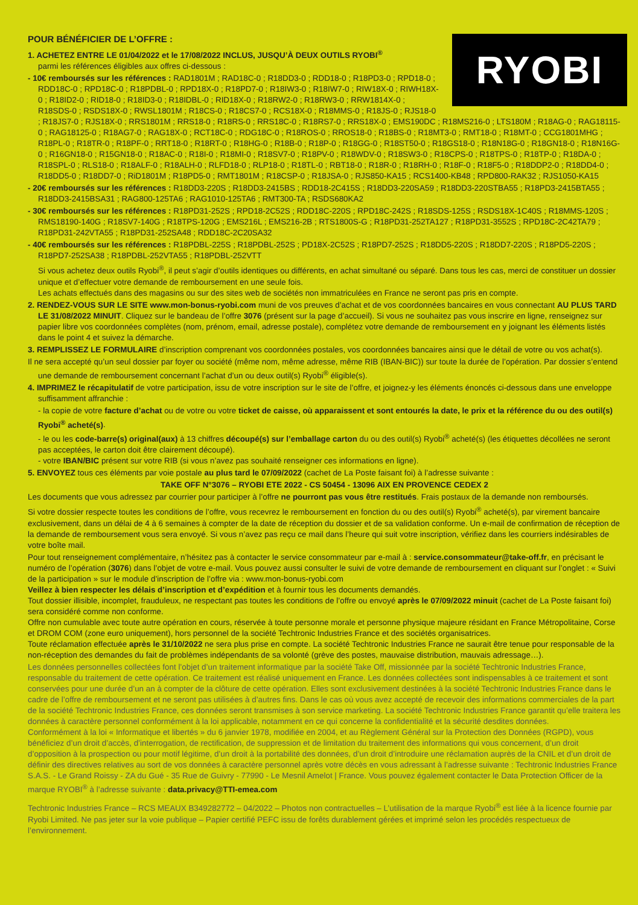RYOBI
POUR BÉNÉFICIER DE L’OFFRE :
1. ACHETEZ ENTRE LE 01/04/2022 et le 17/08/2022 INCLUS, JUSQU’À DEUX OUTILS RYOBI<sup>®</sup>
parmi les références éligibles aux offres ci-dessous :
- 10€ remboursés sur les références : RAD1801M ; RAD18C-0 ; R18DD3-0 ; RDD18-0 ; R18PD3-0 ; RPD18-0 ; RDD18C-0 ; RPD18C-0 ; R18PDBL-0 ; RPD18X-0 ; R18PD7-0 ; R18IW3-0 ; R18IW7-0 ; RIW18X-0 ; RIWH18X-0 ; R18ID2-0 ; RID18-0 ; R18ID3-0 ; R18IDBL-0 ; RID18X-0 ; R18RW2-0 ; R18RW3-0 ; RRW1814X-0 ; R18SDS-0 ; RSDS18X-0 ; RWSL1801M ; R18CS-0 ; R18CS7-0 ; RCS18X-0 ; R18MMS-0 ; R18JS-0 ; RJS18-0 ; R18JS7-0 ; RJS18X-0 ; RRS1801M ; RRS18-0 ; R18RS-0 ; RRS18C-0 ; R18RS7-0 ; RRS18X-0 ; EMS190DC ; R18MS216-0 ; LTS180M ; R18AG-0 ; RAG18115-0 ; RAG18125-0 ; R18AG7-0 ; RAG18X-0 ; RCT18C-0 ; RDG18C-0 ; R18ROS-0 ; RROS18-0 ; R18BS-0 ; R18MT3-0 ; RMT18-0 ; R18MT-0 ; CCG1801MHG ; R18PL-0 ; R18TR-0 ; R18PF-0 ; RRT18-0 ; R18RT-0 ; R18HG-0 ; R18B-0 ; R18P-0 ; R18GG-0 ; R18ST50-0 ; R18GS18-0 ; R18N18G-0 ; R18GN18-0 ; R18N16G-0 ; R16GN18-0 ; R15GN18-0 ; R18AC-0 ; R18I-0 ; R18MI-0 ; R18SV7-0 ; R18PV-0 ; R18WDV-0 ; R18SW3-0 ; R18CPS-0 ; R18TPS-0 ; R18TP-0 ; R18DA-0 ; R18SPL-0 ; RLS18-0 ; R18ALF-0 ; R18ALH-0 ; RLFD18-0 ; RLP18-0 ; R18TL-0 ; RBT18-0 ; R18R-0 ; R18RH-0 ; R18F-0 ; R18F5-0 ; R18DDP2-0 ; R18DD4-0 ; R18DD5-0 ; R18DD7-0 ; RiD1801M ; R18PD5-0 ; RMT1801M ; R18CSP-0 ; R18JSA-0 ; RJS850-KA15 ; RCS1400-KB48 ; RPD800-RAK32 ; RJS1050-KA15
- 20€ remboursés sur les références : R18DD3-220S ; R18DD3-2415BS ; RDD18-2C415S ; R18DD3-220SA59 ; R18DD3-220STBA55 ; R18PD3-2415BTA55 ; R18DD3-2415BSA31 ; RAG800-125TA6 ; RAG1010-125TA6 ; RMT300-TA ; RSDS680KA2
- 30€ remboursés sur les références : R18PD31-252S ; RPD18-2C52S ; RDD18C-220S ; RPD18C-242S ; R18SDS-125S ; RSDS18X-1C40S ; R18MMS-120S ; RMS18190-140G ; R18SV7-140G ; R18TPS-120G ; EMS216L ; EMS216-2B ; RTS1800S-G ; R18PD31-252TA127 ; R18PD31-3552S ; RPD18C-2C42TA79 ; R18PD31-242VTA55 ; R18PD31-252SA48 ; RDD18C-2C20SA32
- 40€ remboursés sur les références : R18PDBL-225S ; R18PDBL-252S ; PD18X-2C52S ; R18PD7-252S ; R18DD5-220S ; R18DD7-220S ; R18PD5-220S ; R18PD7-252SA38 ; R18PDBL-252VTA55 ; R18PDBL-252VTT
Si vous achetez deux outils Ryobi<sup>®</sup>, il peut s’agir d’outils identiques ou différents, en achat simultané ou séparé. Dans tous les cas, merci de constituer un dossier unique et d’effectuer votre demande de remboursement en une seule fois.
Les achats effectués dans des magasins ou sur des sites web de sociétés non immatriculées en France ne seront pas pris en compte.
2. RENDEZ-VOUS SUR LE SITE www.mon-bonus-ryobi.com muni de vos preuves d’achat et de vos coordonnées bancaires en vous connectant AU PLUS TARD LE 31/08/2022 MINUIT. Cliquez sur le bandeau de l’offre 3076 (présent sur la page d’accueil). Si vous ne souhaitez pas vous inscrire en ligne, renseignez sur papier libre vos coordonnées complètes (nom, prénom, email, adresse postale), complétez votre demande de remboursement en y joignant les éléments listés dans le point 4 et suivez la démarche.
3. REMPLISSEZ LE FORMULAIRE d’inscription comprenant vos coordonnées postales, vos coordonnées bancaires ainsi que le détail de votre ou vos achat(s).
Il ne sera accepté qu’un seul dossier par foyer ou société (même nom, même adresse, même RIB (IBAN-BIC)) sur toute la durée de l’opération. Par dossier s’entend une demande de remboursement concernant l’achat d’un ou deux outil(s) Ryobi<sup>®</sup> éligible(s).
4. IMPRIMEZ le récapitulatif de votre participation, issu de votre inscription sur le site de l’offre, et joignez-y les éléments énoncés ci-dessous dans une enveloppe suffisamment affranchie :
- la copie de votre facture d’achat ou de votre ou votre ticket de caisse, où apparaissent et sont entourés la date, le prix et la référence du ou des outil(s) Ryobi<sup>®</sup> acheté(s).
- le ou les code-barre(s) original(aux) à 13 chiffres découpé(s) sur l’emballage carton du ou des outil(s) Ryobi<sup>®</sup> acheté(s) (les étiquettes décollées ne seront pas acceptées, le carton doit être clairement découpé).
- votre IBAN/BIC présent sur votre RIB (si vous n’avez pas souhaité renseigner ces informations en ligne).
5. ENVOYEZ tous ces éléments par voie postale au plus tard le 07/09/2022 (cachet de La Poste faisant foi) à l’adresse suivante :
TAKE OFF N°3076 – RYOBI ETE 2022 - CS 50454 - 13096 AIX EN PROVENCE CEDEX 2
Les documents que vous adressez par courrier pour participer à l’offre ne pourront pas vous être restitués. Frais postaux de la demande non remboursés.
Si votre dossier respecte toutes les conditions de l’offre, vous recevrez le remboursement en fonction du ou des outil(s) Ryobi<sup>®</sup> acheté(s), par virement bancaire exclusivement, dans un délai de 4 à 6 semaines à compter de la date de réception du dossier et de sa validation conforme. Un e-mail de confirmation de réception de la demande de remboursement vous sera envoyé. Si vous n’avez pas reçu ce mail dans l’heure qui suit votre inscription, vérifiez dans les courriers indésirables de votre boîte mail.
Pour tout renseignement complémentaire, n’hésitez pas à contacter le service consommateur par e-mail à : service.consommateur@take-off.fr, en précisant le numéro de l’opération (3076) dans l’objet de votre e-mail. Vous pouvez aussi consulter le suivi de votre demande de remboursement en cliquant sur l’onglet : « Suivi de la participation » sur le module d’inscription de l’offre via : www.mon-bonus-ryobi.com
Veillez à bien respecter les délais d’inscription et d’expédition et à fournir tous les documents demandés.
Tout dossier illisible, incomplet, frauduleux, ne respectant pas toutes les conditions de l’offre ou envoyé après le 07/09/2022 minuit (cachet de La Poste faisant foi) sera considéré comme non conforme.
Offre non cumulable avec toute autre opération en cours, réservée à toute personne morale et personne physique majeure résidant en France Métropolitaine, Corse et DROM COM (zone euro uniquement), hors personnel de la société Techtronic Industries France et des sociétés organisatrices.
Toute réclamation effectuée après le 31/10/2022 ne sera plus prise en compte. La société Techtronic Industries France ne saurait être tenue pour responsable de la non-réception des demandes du fait de problèmes indépendants de sa volonté (grève des postes, mauvaise distribution, mauvais adressage…).
Les données personnelles collectées font l’objet d’un traitement informatique par la société Take Off, missionnée par la société Techtronic Industries France, responsable du traitement de cette opération. Ce traitement est réalisé uniquement en France. Les données collectées sont indispensables à ce traitement et sont conservées pour une durée d’un an à compter de la clôture de cette opération. Elles sont exclusivement destinées à la société Techtronic Industries France dans le cadre de l’offre de remboursement et ne seront pas utilisées à d’autres fins. Dans le cas où vous avez accepté de recevoir des informations commerciales de la part de la société Techtronic Industries France, ces données seront transmises à son service marketing. La société Techtronic Industries France garantit qu’elle traitera les données à caractère personnel conformément à la loi applicable, notamment en ce qui concerne la confidentialité et la sécurité desdites données.
Conformément à la loi « Informatique et libertés » du 6 janvier 1978, modifiée en 2004, et au Règlement Général sur la Protection des Données (RGPD), vous bénéficiez d’un droit d’accès, d’interrogation, de rectification, de suppression et de limitation du traitement des informations qui vous concernent, d’un droit d’opposition à la prospection ou pour motif légitime, d’un droit à la portabilité des données, d’un droit d’introduire une réclamation auprès de la CNIL et d’un droit de définir des directives relatives au sort de vos données à caractère personnel après votre décès en vous adressant à l’adresse suivante : Techtronic Industries France S.A.S. - Le Grand Roissy - ZA du Gué - 35 Rue de Guivry - 77990 - Le Mesnil Amelot | France. Vous pouvez également contacter le Data Protection Officer de la marque RYOBI<sup>®</sup> à l’adresse suivante : data.privacy@TTI-emea.com
Techtronic Industries France – RCS MEAUX B349282772 – 04/2022 – Photos non contractuelles – L’utilisation de la marque Ryobi<sup>®</sup> est liée à la licence fournie par Ryobi Limited. Ne pas jeter sur la voie publique – Papier certifié PEFC issu de forêts durablement gérées et imprimé selon les procédés respectueux de l’environnement.